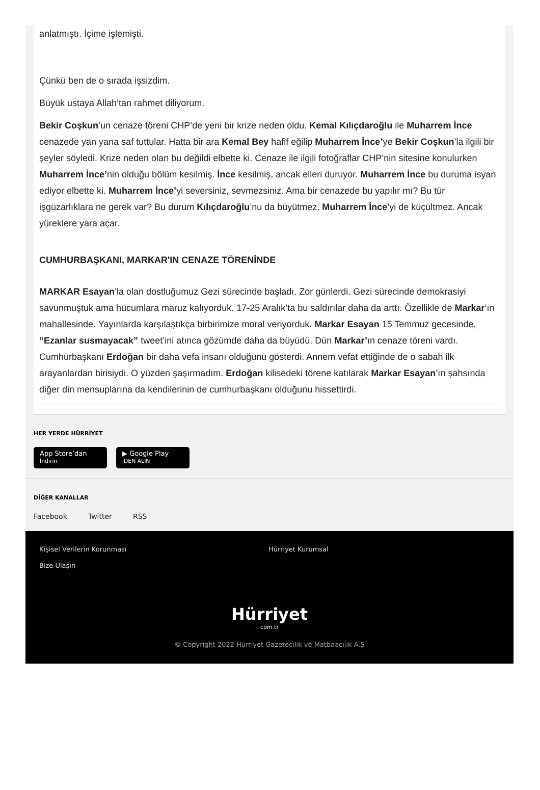anlatmıştı. İçime işlemişti.
Çünkü ben de o sırada işsizdim.
Büyük ustaya Allah’tan rahmet diliyorum.
Bekir Coşkun’un cenaze töreni CHP’de yeni bir krize neden oldu. Kemal Kılıçdaroğlu ile Muharrem İnce cenazede yan yana saf tuttular. Hatta bir ara Kemal Bey hafif eğilip Muharrem İnce’ye Bekir Coşkun’la ilgili bir şeyler söyledi. Krize neden olan bu değildi elbette ki. Cenaze ile ilgili fotoğraflar CHP’nin sitesine konulurken Muharrem İnce’nin olduğu bölüm kesilmiş. İnce kesilmiş, ancak elleri duruyor. Muharrem İnce bu duruma isyan ediyor elbette ki. Muharrem İnce’yi seversiniz, sevmezsiniz. Ama bir cenazede bu yapılır mı? Bu tür işgüzarlıklara ne gerek var? Bu durum Kılıçdaroğlu’nu da büyütmez, Muharrem İnce’yi de küçültmez. Ancak yüreklere yara açar.
CUMHURBAŞKANI, MARKAR'IN CENAZE TÖRENİNDE
MARKAR Esayan’la olan dostluğumuz Gezi sürecinde başladı. Zor günlerdi. Gezi sürecinde demokrasiyi savunmuştuk ama hücumlara maruz kalıyorduk. 17-25 Aralık’ta bu saldırılar daha da arttı. Özellikle de Markar’ın mahallesinde. Yayınlarda karşılaştıkça birbirimize moral veriyorduk. Markar Esayan 15 Temmuz gecesinde, “Ezanlar susmayacak” tweet’ini atınca gözümde daha da büyüdü. Dün Markar’ın cenaze töreni vardı. Cumhurbaşkanı Erdoğan bir daha vefa insanı olduğunu gösterdi. Annem vefat ettiğinde de o sabah ilk arayanlardan birisiydi. O yüzden şaşırmadım. Erdoğan kilisedeki törene katılarak Markar Esayan’ın şahsında diğer din mensuplarına da kendilerinin de cumhurbaşkanı olduğunu hissettirdi.
HER YERDE HÜRRİYET
App Store’dan
İndirin ▶ Google Play
'DEN ALIN
DİĞER KANALLAR
Facebook Twitter RSS
Kişisel Verilerin Korunması
Bize Ulaşın
Hürriyet Kurumsal
Hürriyet
com.tr
© Copyright 2022 Hürriyet Gazetecilik ve Matbaacılık A.Ş